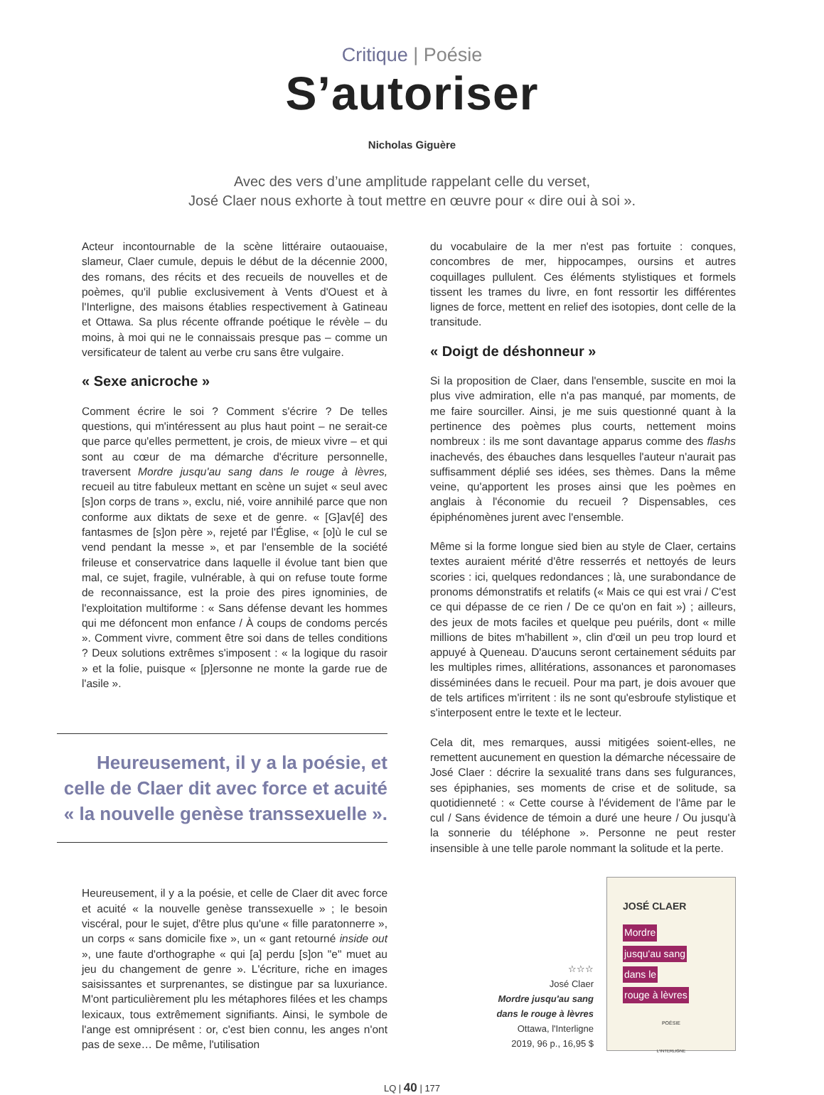Critique | Poésie
S’autoriser
Nicholas Giguère
Avec des vers d’une amplitude rappelant celle du verset,
José Claer nous exhorte à tout mettre en œuvre pour « dire oui à soi ».
Acteur incontournable de la scène littéraire outaouaise, slameur, Claer cumule, depuis le début de la décennie 2000, des romans, des récits et des recueils de nouvelles et de poèmes, qu'il publie exclusivement à Vents d'Ouest et à l'Interligne, des maisons établies respectivement à Gatineau et Ottawa. Sa plus récente offrande poétique le révèle – du moins, à moi qui ne le connaissais presque pas – comme un versificateur de talent au verbe cru sans être vulgaire.
« Sexe anicroche »
Comment écrire le soi ? Comment s'écrire ? De telles questions, qui m'intéressent au plus haut point – ne serait-ce que parce qu'elles permettent, je crois, de mieux vivre – et qui sont au cœur de ma démarche d'écriture personnelle, traversent Mordre jusqu'au sang dans le rouge à lèvres, recueil au titre fabuleux mettant en scène un sujet « seul avec [s]on corps de trans », exclu, nié, voire annihilé parce que non conforme aux diktats de sexe et de genre. « [G]av[é] des fantasmes de [s]on père », rejeté par l'Église, « [o]ù le cul se vend pendant la messe », et par l'ensemble de la société frileuse et conservatrice dans laquelle il évolue tant bien que mal, ce sujet, fragile, vulnérable, à qui on refuse toute forme de reconnaissance, est la proie des pires ignominies, de l'exploitation multiforme : « Sans défense devant les hommes qui me défoncent mon enfance / À coups de condoms percés ». Comment vivre, comment être soi dans de telles conditions ? Deux solutions extrêmes s'imposent : « la logique du rasoir » et la folie, puisque « [p]ersonne ne monte la garde rue de l'asile ».
Heureusement, il y a la poésie, et celle de Claer dit avec force et acuité « la nouvelle genèse transsexuelle ».
Heureusement, il y a la poésie, et celle de Claer dit avec force et acuité « la nouvelle genèse transsexuelle » ; le besoin viscéral, pour le sujet, d'être plus qu'une « fille paratonnerre », un corps « sans domicile fixe », un « gant retourné inside out », une faute d'orthographe « qui [a] perdu [s]on "e" muet au jeu du changement de genre ». L'écriture, riche en images saisissantes et surprenantes, se distingue par sa luxuriance. M'ont particulièrement plu les métaphores filées et les champs lexicaux, tous extrêmement signifiants. Ainsi, le symbole de l'ange est omniprésent : or, c'est bien connu, les anges n'ont pas de sexe… De même, l'utilisation
du vocabulaire de la mer n'est pas fortuite : conques, concombres de mer, hippocampes, oursins et autres coquillages pullulent. Ces éléments stylistiques et formels tissent les trames du livre, en font ressortir les différentes lignes de force, mettent en relief des isotopies, dont celle de la transitude.
« Doigt de déshonneur »
Si la proposition de Claer, dans l'ensemble, suscite en moi la plus vive admiration, elle n'a pas manqué, par moments, de me faire sourciller. Ainsi, je me suis questionné quant à la pertinence des poèmes plus courts, nettement moins nombreux : ils me sont davantage apparus comme des flashs inachevés, des ébauches dans lesquelles l'auteur n'aurait pas suffisamment déplié ses idées, ses thèmes. Dans la même veine, qu'apportent les proses ainsi que les poèmes en anglais à l'économie du recueil ? Dispensables, ces épiphénomènes jurent avec l'ensemble.
Même si la forme longue sied bien au style de Claer, certains textes auraient mérité d'être resserrés et nettoyés de leurs scories : ici, quelques redondances ; là, une surabondance de pronoms démonstratifs et relatifs (« Mais ce qui est vrai / C'est ce qui dépasse de ce rien / De ce qu'on en fait ») ; ailleurs, des jeux de mots faciles et quelque peu puérils, dont « mille millions de bites m'habillent », clin d'œil un peu trop lourd et appuyé à Queneau. D'aucuns seront certainement séduits par les multiples rimes, allitérations, assonances et paronomases disséminées dans le recueil. Pour ma part, je dois avouer que de tels artifices m'irritent : ils ne sont qu'esbroufe stylistique et s'interposent entre le texte et le lecteur.
Cela dit, mes remarques, aussi mitigées soient-elles, ne remettent aucunement en question la démarche nécessaire de José Claer : décrire la sexualité trans dans ses fulgurances, ses épiphanies, ses moments de crise et de solitude, sa quotidienneté : « Cette course à l'évidement de l'âme par le cul / Sans évidence de témoin a duré une heure / Ou jusqu'à la sonnerie du téléphone ». Personne ne peut rester insensible à une telle parole nommant la solitude et la perte.
☆☆☆
José Claer
Mordre jusqu'au sang
dans le rouge à lèvres
Ottawa, l'Interligne
2019, 96 p., 16,95 $
JOSÉ CLAER
Mordre
jusqu'au sang
dans le
rouge à lèvres
POÉSIE
L'INTERLIGNE
LQ | 40 | 177